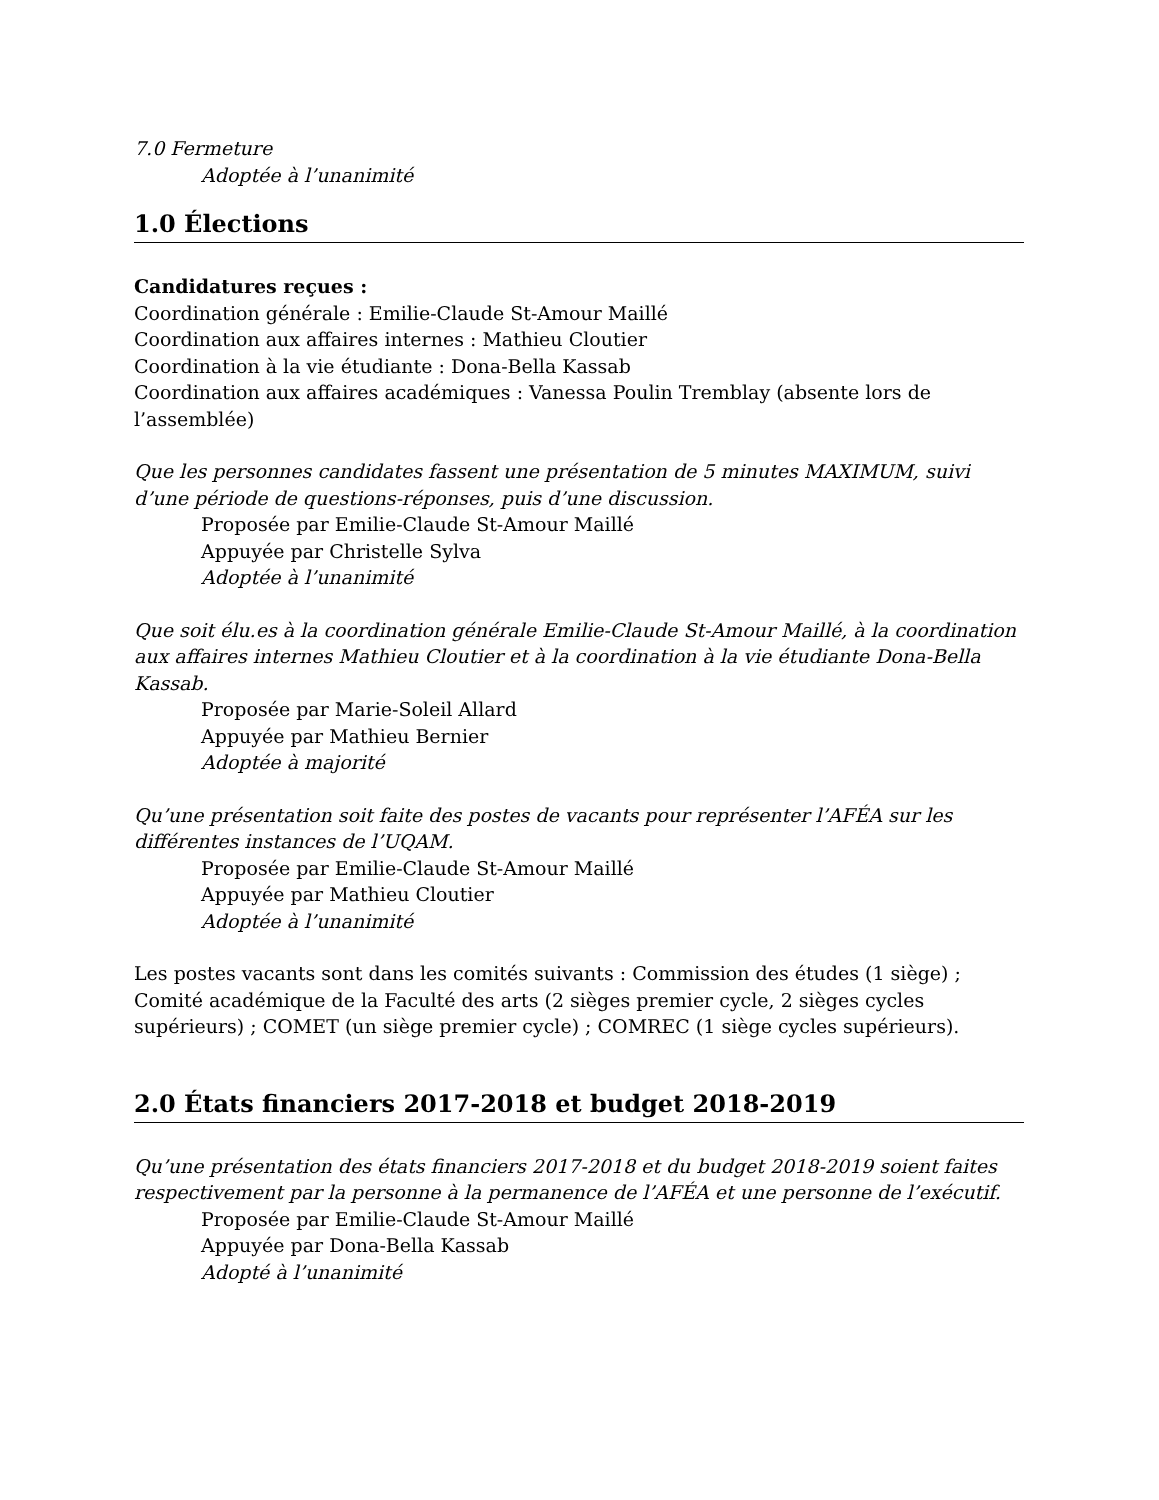7.0 Fermeture
Adoptée à l’unanimité
1.0 Élections
Candidatures reçues :
Coordination générale : Emilie-Claude St-Amour Maillé
Coordination aux affaires internes : Mathieu Cloutier
Coordination à la vie étudiante : Dona-Bella Kassab
Coordination aux affaires académiques : Vanessa Poulin Tremblay (absente lors de l’assemblée)
Que les personnes candidates fassent une présentation de 5 minutes MAXIMUM, suivi d’une période de questions-réponses, puis d’une discussion.
Proposée par Emilie-Claude St-Amour Maillé
Appuyée par Christelle Sylva
Adoptée à l’unanimité
Que soit élu.es à la coordination générale Emilie-Claude St-Amour Maillé, à la coordination aux affaires internes Mathieu Cloutier et à la coordination à la vie étudiante Dona-Bella Kassab.
Proposée par Marie-Soleil Allard
Appuyée par Mathieu Bernier
Adoptée à majorité
Qu’une présentation soit faite des postes de vacants pour représenter l’AFÉA sur les différentes instances de l’UQAM.
Proposée par Emilie-Claude St-Amour Maillé
Appuyée par Mathieu Cloutier
Adoptée à l’unanimité
Les postes vacants sont dans les comités suivants : Commission des études (1 siège) ; Comité académique de la Faculté des arts (2 sièges premier cycle, 2 sièges cycles supérieurs) ; COMET (un siège premier cycle) ; COMREC (1 siège cycles supérieurs).
2.0 États financiers 2017-2018 et budget 2018-2019
Qu’une présentation des états financiers 2017-2018 et du budget 2018-2019 soient faites respectivement par la personne à la permanence de l’AFÉA et une personne de l’exécutif.
Proposée par Emilie-Claude St-Amour Maillé
Appuyée par Dona-Bella Kassab
Adopté à l’unanimité